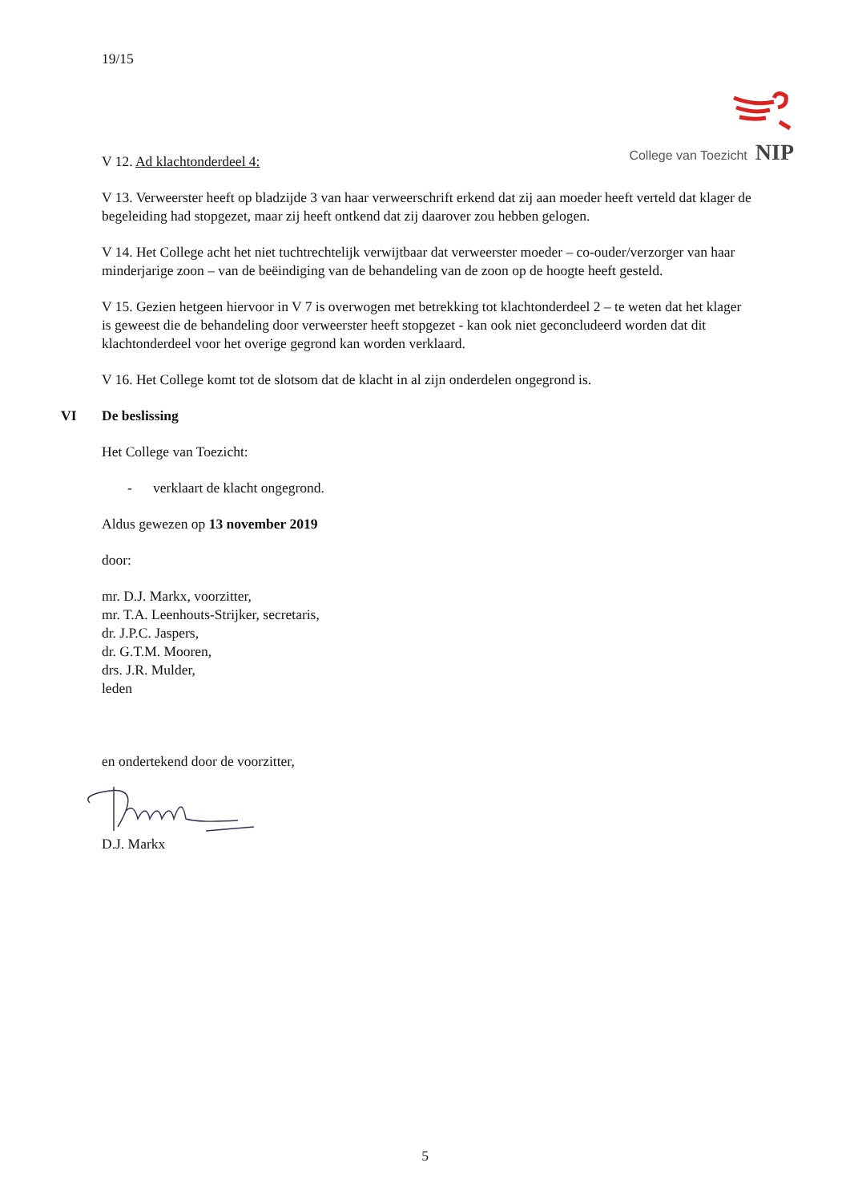19/15
College van Toezicht NIP
V 12. Ad klachtonderdeel 4:
V 13. Verweerster heeft op bladzijde 3 van haar verweerschrift erkend dat zij aan moeder heeft verteld dat klager de begeleiding had stopgezet, maar zij heeft ontkend dat zij daarover zou hebben gelogen.
V 14. Het College acht het niet tuchtrechtelijk verwijtbaar dat verweerster moeder – co-ouder/verzorger van haar minderjarige zoon – van de beëindiging van de behandeling van de zoon op de hoogte heeft gesteld.
V 15. Gezien hetgeen hiervoor in V 7 is overwogen met betrekking tot klachtonderdeel 2 – te weten dat het klager is geweest die de behandeling door verweerster heeft stopgezet - kan ook niet geconcludeerd worden dat dit klachtonderdeel voor het overige gegrond kan worden verklaard.
V 16. Het College komt tot de slotsom dat de klacht in al zijn onderdelen ongegrond is.
VI De beslissing
Het College van Toezicht:
- verklaart de klacht ongegrond.
Aldus gewezen op 13 november 2019
door:
mr. D.J. Markx, voorzitter,
mr. T.A. Leenhouts-Strijker, secretaris,
dr. J.P.C. Jaspers,
dr. G.T.M. Mooren,
drs. J.R. Mulder,
leden
en ondertekend door de voorzitter,
D.J. Markx
5